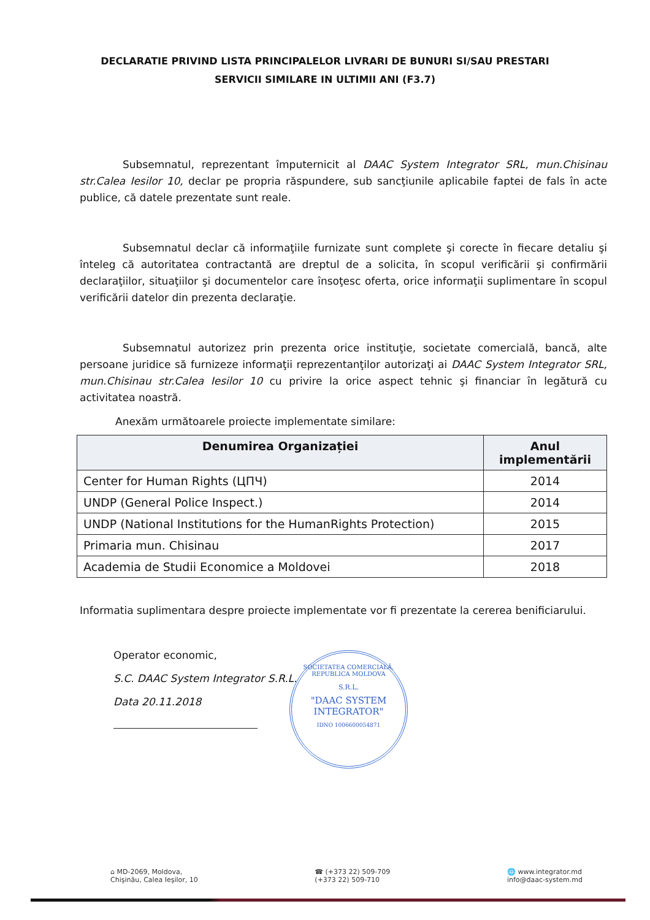DECLARATIE PRIVIND LISTA PRINCIPALELOR LIVRARI DE BUNURI SI/SAU PRESTARI
SERVICII SIMILARE IN ULTIMII ANI (F3.7)
Subsemnatul, reprezentant împuternicit al DAAC System Integrator SRL, mun.Chisinau str.Calea Iesilor 10, declar pe propria răspundere, sub sancţiunile aplicabile faptei de fals în acte publice, că datele prezentate sunt reale.
Subsemnatul declar că informaţiile furnizate sunt complete şi corecte în fiecare detaliu şi înteleg că autoritatea contractantă are dreptul de a solicita, în scopul verificării şi confirmării declaraţiilor, situaţiilor şi documentelor care însoţesc oferta, orice informaţii suplimentare în scopul verificării datelor din prezenta declaraţie.
Subsemnatul autorizez prin prezenta orice instituţie, societate comercială, bancă, alte persoane juridice să furnizeze informaţii reprezentanţilor autorizaţi ai DAAC System Integrator SRL, mun.Chisinau str.Calea Iesilor 10 cu privire la orice aspect tehnic şi financiar în legătură cu activitatea noastră.
Anexăm următoarele proiecte implementate similare:
| Denumirea Organizației | Anul implementării |
| --- | --- |
| Center for Human Rights (ЦПЧ) | 2014 |
| UNDP (General Police Inspect.) | 2014 |
| UNDP (National Institutions for the HumanRights Protection) | 2015 |
| Primaria mun. Chisinau | 2017 |
| Academia de Studii Economice a Moldovei | 2018 |
Informatia suplimentara despre proiecte implementate vor fi prezentate la cererea benificiarului.
Operator economic,
S.C. DAAC System Integrator S.R.L.
Data 20.11.2018
SOCIETATEA COMERCIALĂ, REPUBLICA MOLDOVA
S.R.L.
"DAAC SYSTEM
INTEGRATOR"
IDNO 1006600054871
⌂ MD-2069, Moldova,
Chişinău, Calea Ieşilor, 10
☎ (+373 22) 509-709
(+373 22) 509-710
🌐 www.integrator.md
info@daac-system.md